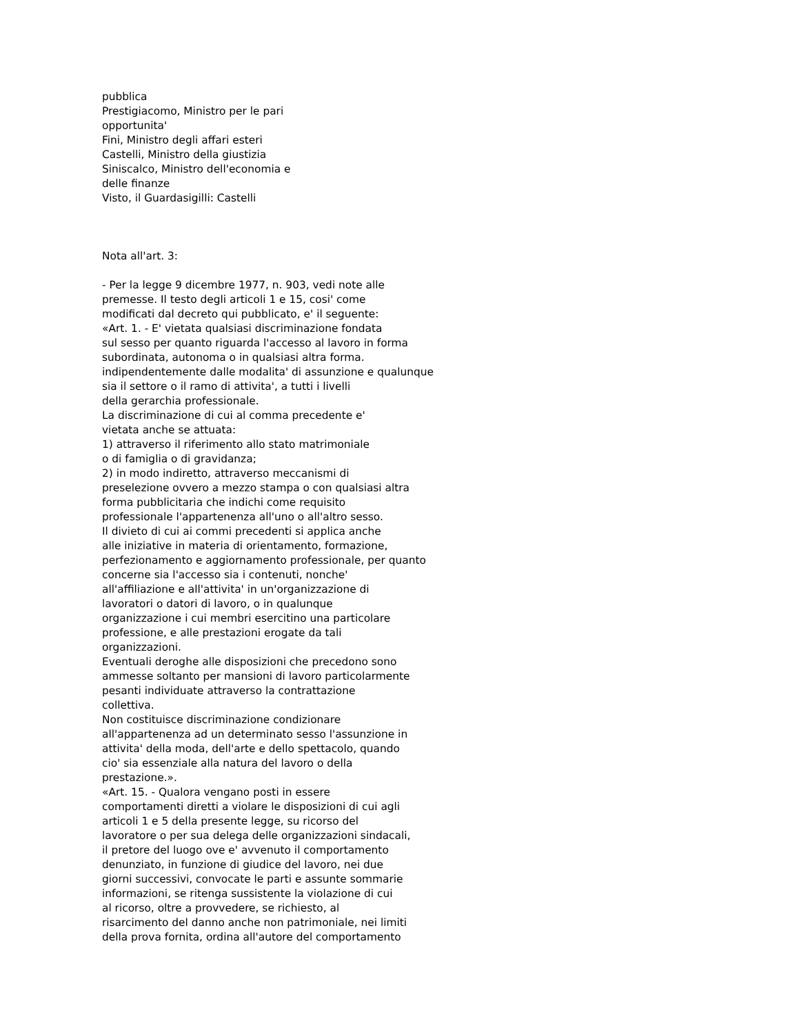pubblica
Prestigiacomo, Ministro per le pari
opportunita'
Fini, Ministro degli affari esteri
Castelli, Ministro della giustizia
Siniscalco, Ministro dell'economia e
delle finanze
Visto, il Guardasigilli: Castelli
Nota all'art. 3:
- Per la legge 9 dicembre 1977, n. 903, vedi note alle
premesse. Il testo degli articoli 1 e 15, cosi' come
modificati dal decreto qui pubblicato, e' il seguente:
«Art. 1. - E' vietata qualsiasi discriminazione fondata
sul sesso per quanto riguarda l'accesso al lavoro in forma
subordinata, autonoma o in qualsiasi altra forma.
indipendentemente dalle modalita' di assunzione e qualunque
sia il settore o il ramo di attivita', a tutti i livelli
della gerarchia professionale.
La discriminazione di cui al comma precedente e'
vietata anche se attuata:
1) attraverso il riferimento allo stato matrimoniale
o di famiglia o di gravidanza;
2) in modo indiretto, attraverso meccanismi di
preselezione ovvero a mezzo stampa o con qualsiasi altra
forma pubblicitaria che indichi come requisito
professionale l'appartenenza all'uno o all'altro sesso.
Il divieto di cui ai commi precedenti si applica anche
alle iniziative in materia di orientamento, formazione,
perfezionamento e aggiornamento professionale, per quanto
concerne sia l'accesso sia i contenuti, nonche'
all'affiliazione e all'attivita' in un'organizzazione di
lavoratori o datori di lavoro, o in qualunque
organizzazione i cui membri esercitino una particolare
professione, e alle prestazioni erogate da tali
organizzazioni.
Eventuali deroghe alle disposizioni che precedono sono
ammesse soltanto per mansioni di lavoro particolarmente
pesanti individuate attraverso la contrattazione
collettiva.
Non costituisce discriminazione condizionare
all'appartenenza ad un determinato sesso l'assunzione in
attivita' della moda, dell'arte e dello spettacolo, quando
cio' sia essenziale alla natura del lavoro o della
prestazione.».
«Art. 15. - Qualora vengano posti in essere
comportamenti diretti a violare le disposizioni di cui agli
articoli 1 e 5 della presente legge, su ricorso del
lavoratore o per sua delega delle organizzazioni sindacali,
il pretore del luogo ove e' avvenuto il comportamento
denunziato, in funzione di giudice del lavoro, nei due
giorni successivi, convocate le parti e assunte sommarie
informazioni, se ritenga sussistente la violazione di cui
al ricorso, oltre a provvedere, se richiesto, al
risarcimento del danno anche non patrimoniale, nei limiti
della prova fornita, ordina all'autore del comportamento